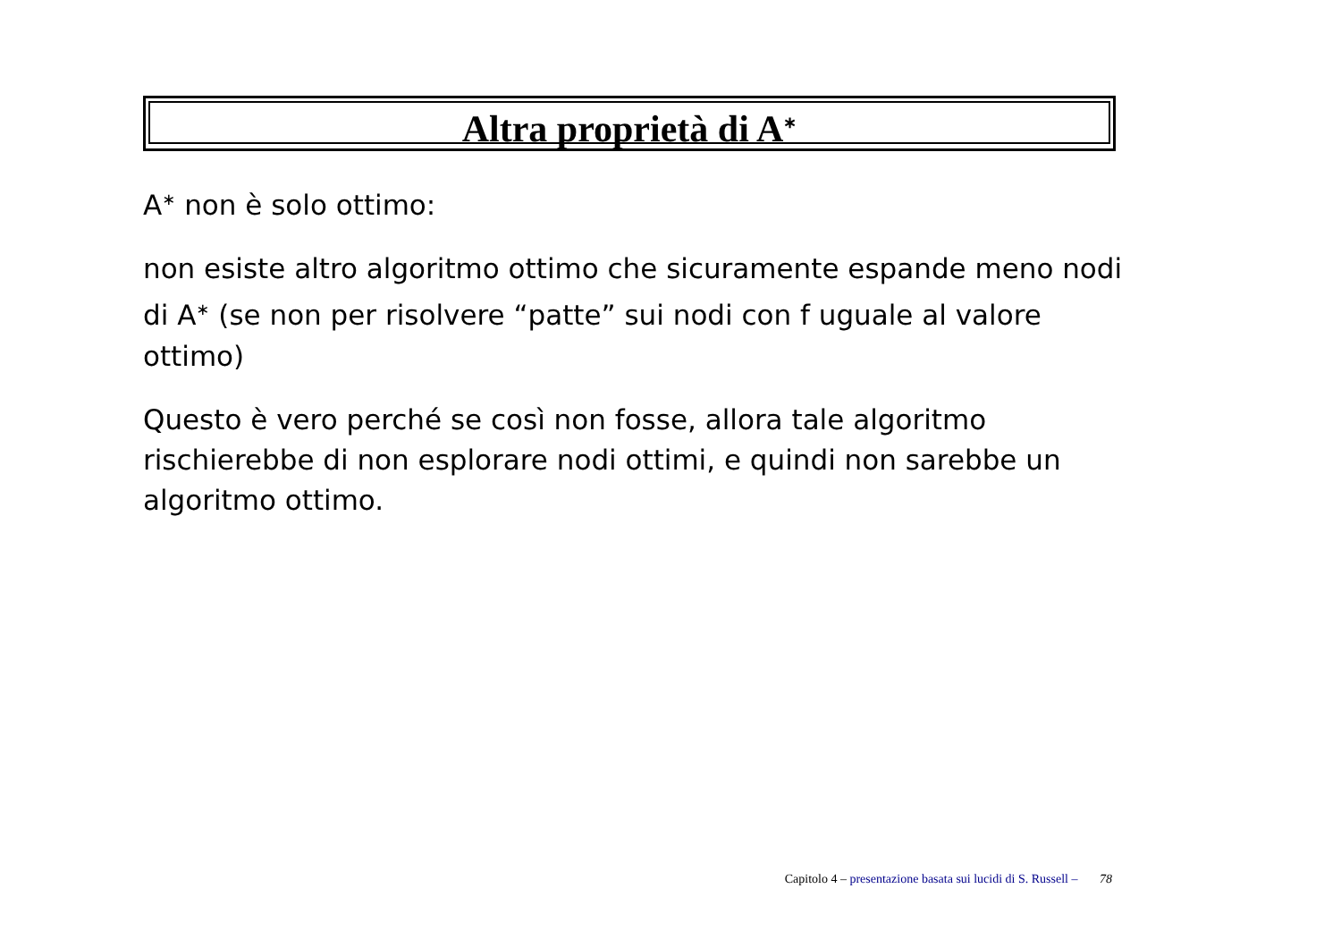Altra proprietà di A<sup>∗</sup>
A<sup>∗</sup> non è solo ottimo:
non esiste altro algoritmo ottimo che sicuramente espande meno nodi di A<sup>∗</sup> (se non per risolvere “patte” sui nodi con f uguale al valore ottimo)
Questo è vero perché se così non fosse, allora tale algoritmo rischierebbe di non esplorare nodi ottimi, e quindi non sarebbe un algoritmo ottimo.
Capitolo 4 – presentazione basata sui lucidi di S. Russell – 78